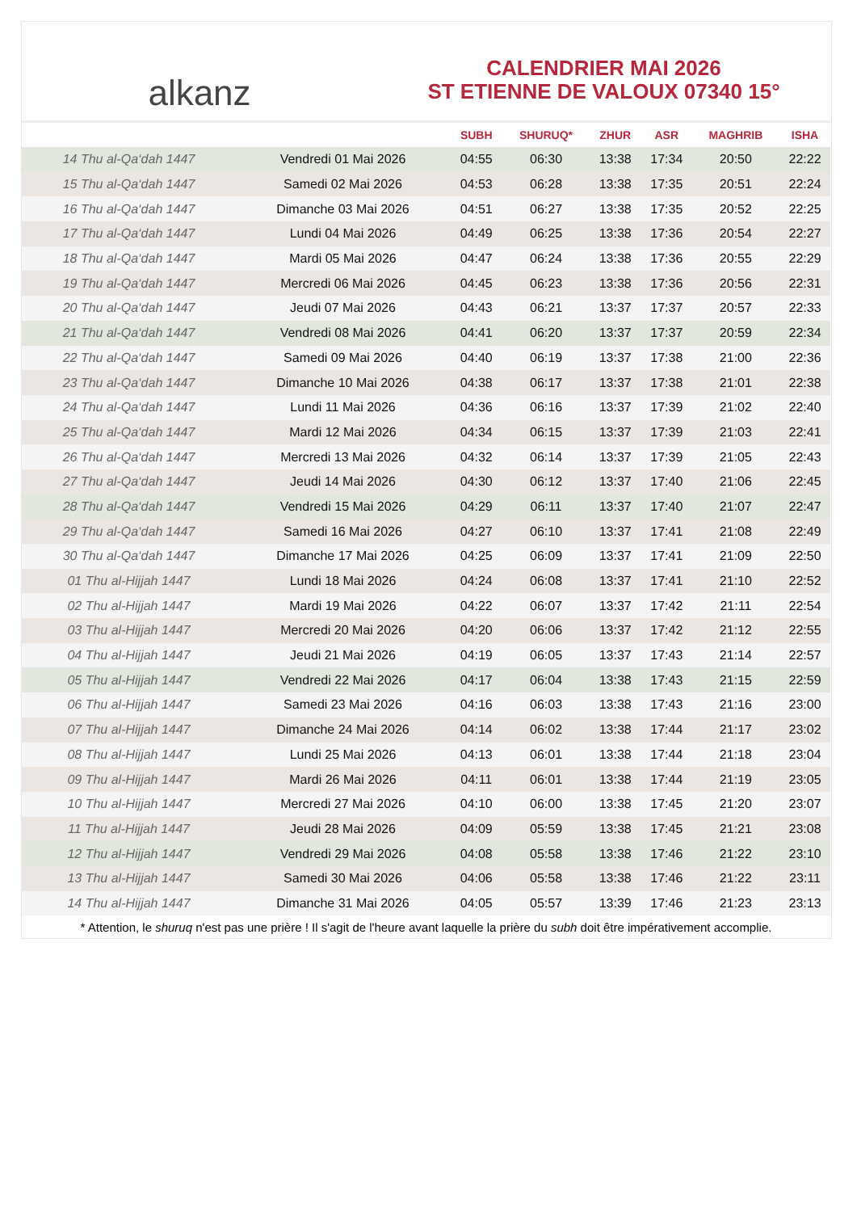alkanz
CALENDRIER MAI 2026
ST ETIENNE DE VALOUX 07340 15°
| | | SUBH | SHURUQ* | ZHUR | ASR | MAGHRIB | ISHA |
| --- | --- | --- | --- | --- | --- | --- | --- |
| 14 Thu al-Qa‘dah 1447 | Vendredi 01 Mai 2026 | 04:55 | 06:30 | 13:38 | 17:34 | 20:50 | 22:22 |
| 15 Thu al-Qa‘dah 1447 | Samedi 02 Mai 2026 | 04:53 | 06:28 | 13:38 | 17:35 | 20:51 | 22:24 |
| 16 Thu al-Qa‘dah 1447 | Dimanche 03 Mai 2026 | 04:51 | 06:27 | 13:38 | 17:35 | 20:52 | 22:25 |
| 17 Thu al-Qa‘dah 1447 | Lundi 04 Mai 2026 | 04:49 | 06:25 | 13:38 | 17:36 | 20:54 | 22:27 |
| 18 Thu al-Qa‘dah 1447 | Mardi 05 Mai 2026 | 04:47 | 06:24 | 13:38 | 17:36 | 20:55 | 22:29 |
| 19 Thu al-Qa‘dah 1447 | Mercredi 06 Mai 2026 | 04:45 | 06:23 | 13:38 | 17:36 | 20:56 | 22:31 |
| 20 Thu al-Qa‘dah 1447 | Jeudi 07 Mai 2026 | 04:43 | 06:21 | 13:37 | 17:37 | 20:57 | 22:33 |
| 21 Thu al-Qa‘dah 1447 | Vendredi 08 Mai 2026 | 04:41 | 06:20 | 13:37 | 17:37 | 20:59 | 22:34 |
| 22 Thu al-Qa‘dah 1447 | Samedi 09 Mai 2026 | 04:40 | 06:19 | 13:37 | 17:38 | 21:00 | 22:36 |
| 23 Thu al-Qa‘dah 1447 | Dimanche 10 Mai 2026 | 04:38 | 06:17 | 13:37 | 17:38 | 21:01 | 22:38 |
| 24 Thu al-Qa‘dah 1447 | Lundi 11 Mai 2026 | 04:36 | 06:16 | 13:37 | 17:39 | 21:02 | 22:40 |
| 25 Thu al-Qa‘dah 1447 | Mardi 12 Mai 2026 | 04:34 | 06:15 | 13:37 | 17:39 | 21:03 | 22:41 |
| 26 Thu al-Qa‘dah 1447 | Mercredi 13 Mai 2026 | 04:32 | 06:14 | 13:37 | 17:39 | 21:05 | 22:43 |
| 27 Thu al-Qa‘dah 1447 | Jeudi 14 Mai 2026 | 04:30 | 06:12 | 13:37 | 17:40 | 21:06 | 22:45 |
| 28 Thu al-Qa‘dah 1447 | Vendredi 15 Mai 2026 | 04:29 | 06:11 | 13:37 | 17:40 | 21:07 | 22:47 |
| 29 Thu al-Qa‘dah 1447 | Samedi 16 Mai 2026 | 04:27 | 06:10 | 13:37 | 17:41 | 21:08 | 22:49 |
| 30 Thu al-Qa‘dah 1447 | Dimanche 17 Mai 2026 | 04:25 | 06:09 | 13:37 | 17:41 | 21:09 | 22:50 |
| 01 Thu al-Hijjah 1447 | Lundi 18 Mai 2026 | 04:24 | 06:08 | 13:37 | 17:41 | 21:10 | 22:52 |
| 02 Thu al-Hijjah 1447 | Mardi 19 Mai 2026 | 04:22 | 06:07 | 13:37 | 17:42 | 21:11 | 22:54 |
| 03 Thu al-Hijjah 1447 | Mercredi 20 Mai 2026 | 04:20 | 06:06 | 13:37 | 17:42 | 21:12 | 22:55 |
| 04 Thu al-Hijjah 1447 | Jeudi 21 Mai 2026 | 04:19 | 06:05 | 13:37 | 17:43 | 21:14 | 22:57 |
| 05 Thu al-Hijjah 1447 | Vendredi 22 Mai 2026 | 04:17 | 06:04 | 13:38 | 17:43 | 21:15 | 22:59 |
| 06 Thu al-Hijjah 1447 | Samedi 23 Mai 2026 | 04:16 | 06:03 | 13:38 | 17:43 | 21:16 | 23:00 |
| 07 Thu al-Hijjah 1447 | Dimanche 24 Mai 2026 | 04:14 | 06:02 | 13:38 | 17:44 | 21:17 | 23:02 |
| 08 Thu al-Hijjah 1447 | Lundi 25 Mai 2026 | 04:13 | 06:01 | 13:38 | 17:44 | 21:18 | 23:04 |
| 09 Thu al-Hijjah 1447 | Mardi 26 Mai 2026 | 04:11 | 06:01 | 13:38 | 17:44 | 21:19 | 23:05 |
| 10 Thu al-Hijjah 1447 | Mercredi 27 Mai 2026 | 04:10 | 06:00 | 13:38 | 17:45 | 21:20 | 23:07 |
| 11 Thu al-Hijjah 1447 | Jeudi 28 Mai 2026 | 04:09 | 05:59 | 13:38 | 17:45 | 21:21 | 23:08 |
| 12 Thu al-Hijjah 1447 | Vendredi 29 Mai 2026 | 04:08 | 05:58 | 13:38 | 17:46 | 21:22 | 23:10 |
| 13 Thu al-Hijjah 1447 | Samedi 30 Mai 2026 | 04:06 | 05:58 | 13:38 | 17:46 | 21:22 | 23:11 |
| 14 Thu al-Hijjah 1447 | Dimanche 31 Mai 2026 | 04:05 | 05:57 | 13:39 | 17:46 | 21:23 | 23:13 |
* Attention, le shuruq n'est pas une prière ! Il s'agit de l'heure avant laquelle la prière du subh doit être impérativement accomplie.